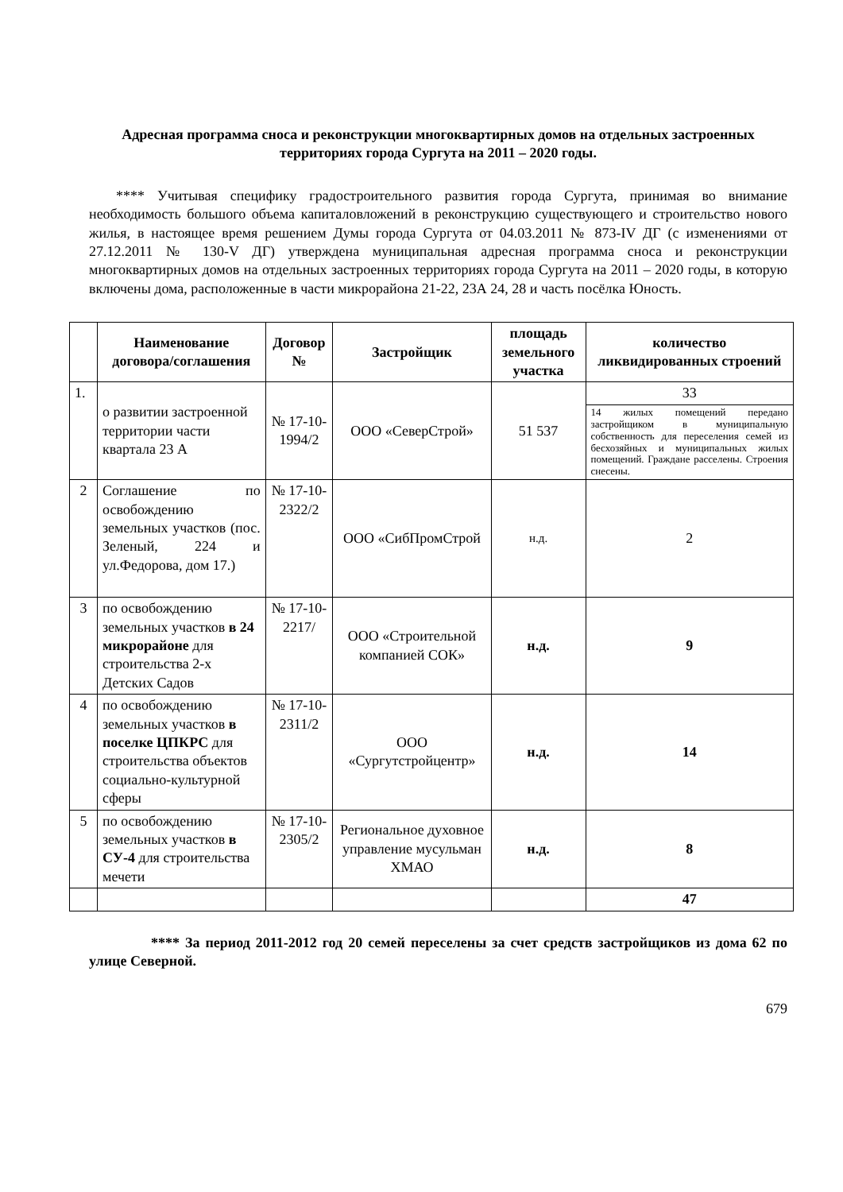Адресная программа сноса и реконструкции многоквартирных домов на отдельных застроенных территориях города Сургута на 2011 – 2020 годы.
**** Учитывая специфику градостроительного развития города Сургута, принимая во внимание необходимость большого объема капиталовложений в реконструкцию существующего и строительство нового жилья, в настоящее время решением Думы города Сургута от 04.03.2011 № 873-IV ДГ (с изменениями от 27.12.2011 № 130-V ДГ) утверждена муниципальная адресная программа сноса и реконструкции многоквартирных домов на отдельных застроенных территориях города Сургута на 2011 – 2020 годы, в которую включены дома, расположенные в части микрорайона 21-22, 23А 24, 28 и часть посёлка Юность.
| | Наименование договора/соглашения | Договор № | Застройщик | площадь земельного участка | количество ликвидированных строений |
| --- | --- | --- | --- | --- | --- |
| 1. | о развитии застроенной территории части квартала 23 А | № 17-10-1994/2 | ООО «СеверСтрой» | 51 537 | 33 |
| | | | | | 14 жилых помещений передано застройщиком в муниципальную собственность для переселения семей из бесхозяйных и муниципальных жилых помещений. Граждане расселены. Строения снесены. |
| 2 | Соглашение по освобождению земельных участков (пос. Зеленый, 224 и ул.Федорова, дом 17.) | № 17-10-2322/2 | ООО «СибПромСтрой | н.д. | 2 |
| 3 | по освобождению земельных участков в 24 микрорайоне для строительства 2-х Детских Садов | № 17-10-2217/ | ООО «Строительной компанией СОК» | н.д. | 9 |
| 4 | по освобождению земельных участков в поселке ЦПКРС для строительства объектов социально-культурной сферы | № 17-10-2311/2 | ООО «Сургутстройцентр» | н.д. | 14 |
| 5 | по освобождению земельных участков в СУ-4 для строительства мечети | № 17-10-2305/2 | Региональное духовное управление мусульман ХМАО | н.д. | 8 |
| | | | | | 47 |
**** За период 2011-2012 год 20 семей переселены за счет средств застройщиков из дома 62 по улице Северной.
679